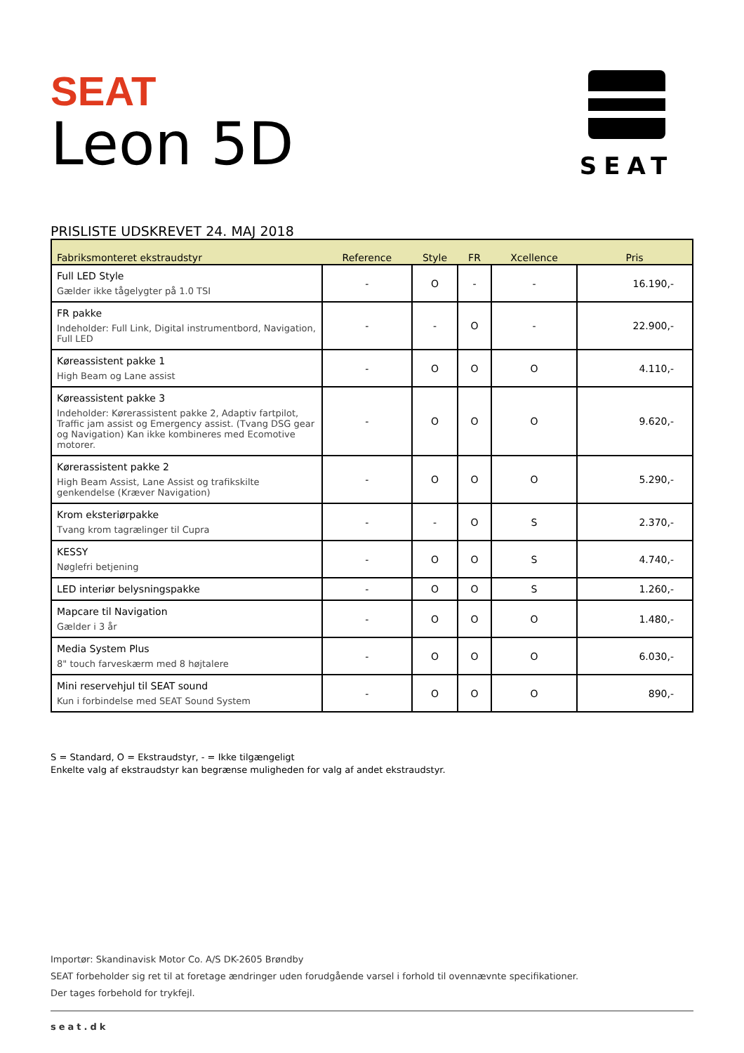SEAT
Leon 5D
SEAT
PRISLISTE UDSKREVET 24. MAJ 2018
| Fabriksmonteret ekstraudstyr | Reference | Style | FR | Xcellence | Pris |
| --- | --- | --- | --- | --- | --- |
| Full LED Style Gælder ikke tågelygter på 1.0 TSI | - | O | - | - | 16.190,- |
| FR pakke Indeholder: Full Link, Digital instrumentbord, Navigation, Full LED | - | - | O | - | 22.900,- |
| Køreassistent pakke 1 High Beam og Lane assist | - | O | O | O | 4.110,- |
| Køreassistent pakke 3 Indeholder: Kørerassistent pakke 2, Adaptiv fartpilot, Traffic jam assist og Emergency assist. (Tvang DSG gear og Navigation) Kan ikke kombineres med Ecomotive motorer. | - | O | O | O | 9.620,- |
| Kørerassistent pakke 2 High Beam Assist, Lane Assist og trafikskilte genkendelse (Kræver Navigation) | - | O | O | O | 5.290,- |
| Krom eksteriørpakke Tvang krom tagrælinger til Cupra | - | - | O | S | 2.370,- |
| KESSY Nøglefri betjening | - | O | O | S | 4.740,- |
| LED interiør belysningspakke | - | O | O | S | 1.260,- |
| Mapcare til Navigation Gælder i 3 år | - | O | O | O | 1.480,- |
| Media System Plus 8" touch farveskærm med 8 højtalere | - | O | O | O | 6.030,- |
| Mini reservehjul til SEAT sound Kun i forbindelse med SEAT Sound System | - | O | O | O | 890,- |
S = Standard, O = Ekstraudstyr, - = Ikke tilgængeligt
Enkelte valg af ekstraudstyr kan begrænse muligheden for valg af andet ekstraudstyr.
Importør: Skandinavisk Motor Co. A/S DK-2605 Brøndby
SEAT forbeholder sig ret til at foretage ændringer uden forudgående varsel i forhold til ovennævnte specifikationer.
Der tages forbehold for trykfejl.
seat.dk